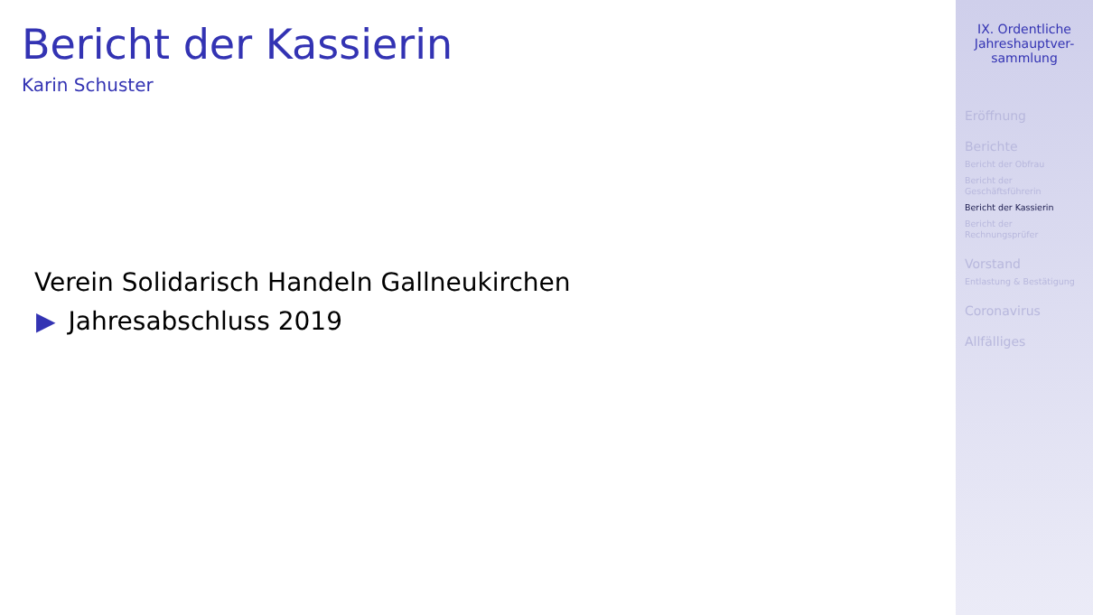Bericht der Kassierin
Karin Schuster
Verein Solidarisch Handeln Gallneukirchen
▶ Jahresabschluss 2019
IX. Ordentliche Jahreshauptver-
sammlung
Eröffnung
Berichte
Bericht der Obfrau
Bericht der
Geschäftsführerin
Bericht der Kassierin
Bericht der
Rechnungsprüfer
Vorstand
Entlastung & Bestätigung
Coronavirus
Allfälliges